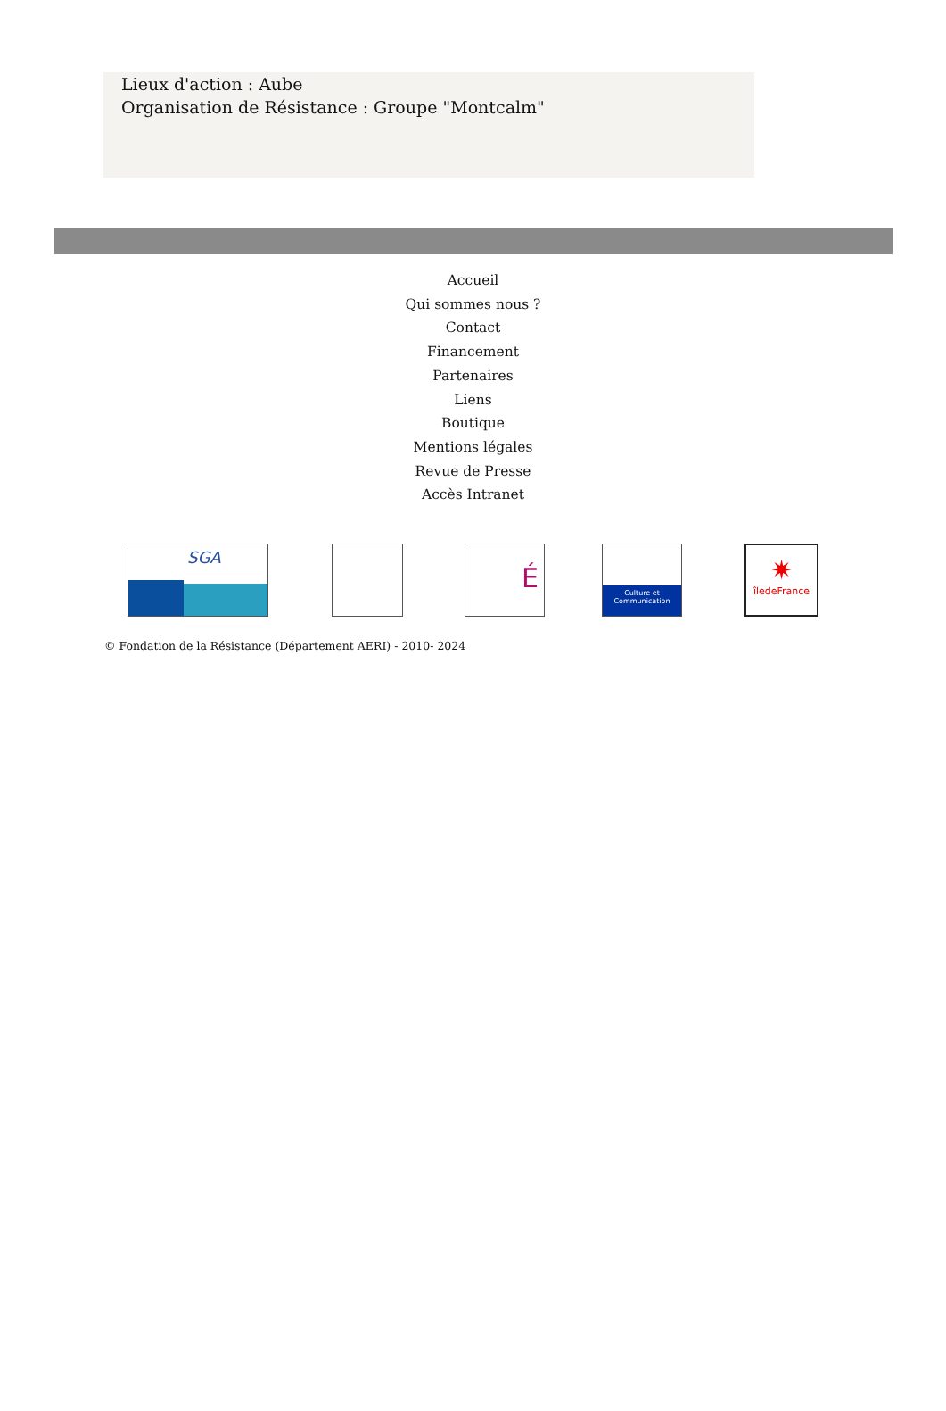Lieux d'action : Aube
Organisation de Résistance : Groupe "Montcalm"
Accueil
Qui sommes nous ?
Contact
Financement
Partenaires
Liens
Boutique
Mentions légales
Revue de Presse
Accès Intranet
SGA
É
Culture et Communication
✷
îledeFrance
© Fondation de la Résistance (Département AERI) - 2010- 2024